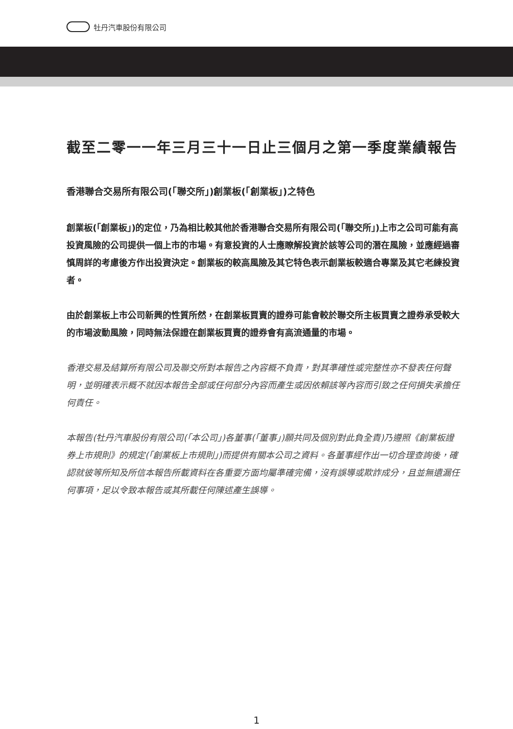牡丹汽車股份有限公司
截至二零一一年三月三十一日止三個月之第一季度業績報告
香港聯合交易所有限公司(「聯交所」)創業板(「創業板」)之特色
創業板(「創業板」)的定位，乃為相比較其他於香港聯合交易所有限公司(「聯交所」)上市之公司可能有高投資風險的公司提供一個上市的市場。有意投資的人士應瞭解投資於該等公司的潛在風險，並應經過審慎周詳的考慮後方作出投資決定。創業板的較高風險及其它特色表示創業板較適合專業及其它老練投資者。
由於創業板上市公司新興的性質所然，在創業板買賣的證券可能會較於聯交所主板買賣之證券承受較大的市場波動風險，同時無法保證在創業板買賣的證券會有高流通量的市場。
香港交易及結算所有限公司及聯交所對本報告之內容概不負責，對其準確性或完整性亦不發表任何聲明，並明確表示概不就因本報告全部或任何部分內容而產生或因依賴該等內容而引致之任何損失承擔任何責任。
本報告(牡丹汽車股份有限公司(「本公司」)各董事(「董事」)願共同及個別對此負全責)乃遵照《創業板證券上市規則》的規定(「創業板上市規則」)而提供有關本公司之資料。各董事經作出一切合理查詢後，確認就彼等所知及所信本報告所載資料在各重要方面均屬準確完備，沒有誤導或欺詐成分，且並無遺漏任何事項，足以令致本報告或其所載任何陳述產生誤導。
1